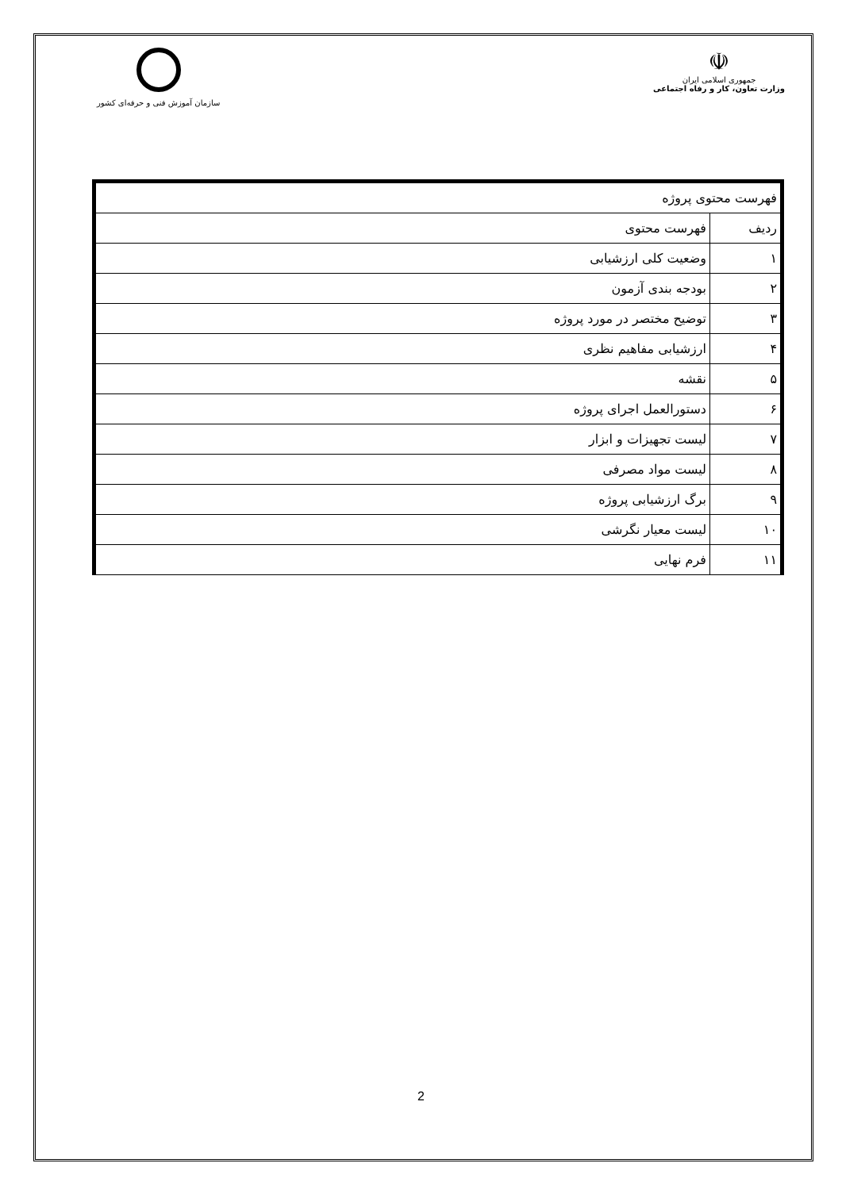سازمان آموزش فنی و حرفه‌ای کشور
☫
جمهوری اسلامی ایران
وزارت تعاون، کار و رفاه اجتماعی
| فهرست محتوی پروژه | |
| ردیف | فهرست محتوی |
| ۱ | وضعیت کلی ارزشیابی |
| ۲ | بودجه بندی آزمون |
| ۳ | توضیح مختصر در مورد پروژه |
| ۴ | ارزشیابی مفاهیم نظری |
| ۵ | نقشه |
| ۶ | دستورالعمل اجرای پروژه |
| ۷ | لیست تجهیزات و ابزار |
| ۸ | لیست مواد مصرفی |
| ۹ | برگ ارزشیابی پروژه |
| ۱۰ | لیست معیار نگرشی |
| ۱۱ | فرم نهایی |
2